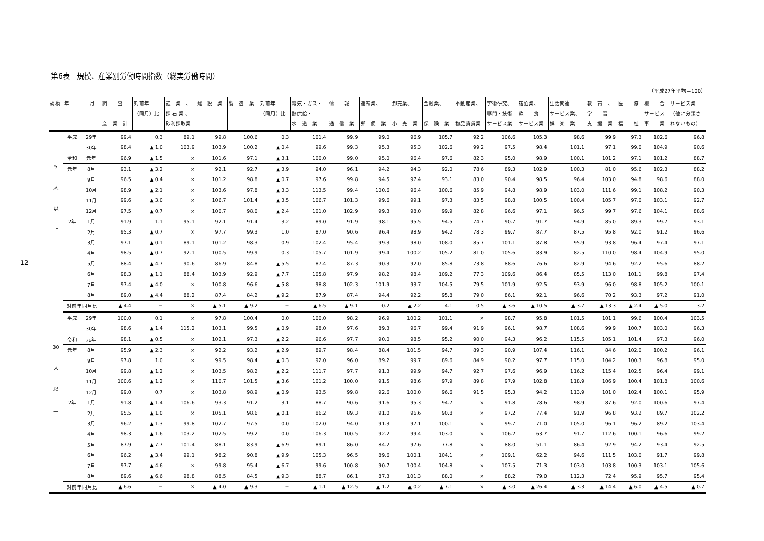12
第6表　規模、産業別労働時間指数（総実労働時間）
（平成27年平均＝100）
| 規模 | 年 月 | | 調 査 産 業 計 | 対前年 （同月）比 | 鉱 業 、 採 石 業 、 砂利採取業 | 建 設 業 | 製 造 業 | 対前年 （同月）比 | 電気・ガス・ 熱供給・ 水 道 業 | 情 報 通 信 業 | 運輸業、 郵 便 業 | 卸売業、 小 売 業 | 金融業、 保 険 業 | 不動産業、 物品賃貸業 | 学術研究、 専門・技術 サービス業 | 宿泊業、 飲 食 サービス業 | 生活関連 サービス業、 娯 楽 業 | 教 育 、 学 習 支 援 業 | 医 療 福 祉 | 複 合 サービス 事 業 | サービス業 （他に分類さ れないもの） |
| --- | --- | --- | --- | --- | --- | --- | --- | --- | --- | --- | --- | --- | --- | --- | --- | --- | --- | --- | --- | --- | --- |
| 5 人 以 上 | 平成 | 29年 | 99.4 | 0.3 | 89.1 | 99.8 | 100.6 | 0.3 | 101.4 | 99.9 | 99.0 | 96.9 | 105.7 | 92.2 | 106.6 | 105.3 | 98.6 | 99.9 | 97.3 | 102.6 | 96.8 |
| | | 30年 | 98.4 | ▲ 1.0 | 103.9 | 103.9 | 100.2 | ▲ 0.4 | 99.6 | 99.3 | 95.3 | 95.3 | 102.6 | 99.2 | 97.5 | 98.4 | 101.1 | 97.1 | 99.0 | 104.9 | 90.6 |
| | 令和 | 元年 | 96.9 | ▲ 1.5 | × | 101.6 | 97.1 | ▲ 3.1 | 100.0 | 99.0 | 95.0 | 96.4 | 97.6 | 82.3 | 95.0 | 98.9 | 100.1 | 101.2 | 97.1 | 101.2 | 88.7 |
| | 元年 | 8月 | 93.1 | ▲ 3.2 | × | 92.1 | 92.7 | ▲ 3.9 | 94.0 | 96.1 | 94.2 | 94.3 | 92.0 | 78.6 | 89.3 | 102.9 | 100.3 | 81.0 | 95.6 | 102.3 | 88.2 |
| | | 9月 | 96.5 | ▲ 0.4 | × | 101.2 | 98.8 | ▲ 0.7 | 97.6 | 99.8 | 94.5 | 97.4 | 93.1 | 83.0 | 90.4 | 98.5 | 96.4 | 103.0 | 94.8 | 98.6 | 88.0 |
| | | 10月 | 98.9 | ▲ 2.1 | × | 103.6 | 97.8 | ▲ 3.3 | 113.5 | 99.4 | 100.6 | 96.4 | 100.6 | 85.9 | 94.8 | 98.9 | 103.0 | 111.6 | 99.1 | 108.2 | 90.3 |
| | | 11月 | 99.6 | ▲ 3.0 | × | 106.7 | 101.4 | ▲ 3.5 | 106.7 | 101.3 | 99.6 | 99.1 | 97.3 | 83.5 | 98.8 | 100.5 | 100.4 | 105.7 | 97.0 | 103.1 | 92.7 |
| | | 12月 | 97.5 | ▲ 0.7 | × | 100.7 | 98.0 | ▲ 2.4 | 101.0 | 102.9 | 99.3 | 98.0 | 99.9 | 82.8 | 96.6 | 97.1 | 96.5 | 99.7 | 97.6 | 104.1 | 88.6 |
| | 2年 | 1月 | 91.9 | 1.1 | 95.1 | 92.1 | 91.4 | 3.2 | 89.0 | 91.9 | 98.1 | 95.5 | 94.5 | 74.7 | 90.7 | 91.7 | 94.9 | 85.0 | 89.3 | 99.7 | 93.1 |
| | | 2月 | 95.3 | ▲ 0.7 | × | 97.7 | 99.3 | 1.0 | 87.0 | 90.6 | 96.4 | 98.9 | 94.2 | 78.3 | 99.7 | 87.7 | 87.5 | 95.8 | 92.0 | 91.2 | 96.6 |
| | | 3月 | 97.1 | ▲ 0.1 | 89.1 | 101.2 | 98.3 | 0.9 | 102.4 | 95.4 | 99.3 | 98.0 | 108.0 | 85.7 | 101.1 | 87.8 | 95.9 | 93.8 | 96.4 | 97.4 | 97.1 |
| | | 4月 | 98.5 | ▲ 0.7 | 92.1 | 100.5 | 99.9 | 0.3 | 105.7 | 101.9 | 99.4 | 100.2 | 105.2 | 81.0 | 105.6 | 83.9 | 82.5 | 110.0 | 98.4 | 104.9 | 95.0 |
| | | 5月 | 88.4 | ▲ 4.7 | 90.6 | 86.9 | 84.8 | ▲ 5.5 | 87.4 | 87.3 | 90.3 | 92.0 | 85.8 | 73.8 | 88.6 | 76.6 | 82.9 | 94.6 | 92.2 | 95.6 | 88.2 |
| | | 6月 | 98.3 | ▲ 1.1 | 88.4 | 103.9 | 92.9 | ▲ 7.7 | 105.8 | 97.9 | 98.2 | 98.4 | 109.2 | 77.3 | 109.6 | 86.4 | 85.5 | 113.0 | 101.1 | 99.8 | 97.4 |
| | | 7月 | 97.4 | ▲ 4.0 | × | 100.8 | 96.6 | ▲ 5.8 | 98.8 | 102.3 | 101.9 | 93.7 | 104.5 | 79.5 | 101.9 | 92.5 | 93.9 | 96.0 | 98.8 | 105.2 | 100.1 |
| | | 8月 | 89.0 | ▲ 4.4 | 88.2 | 87.4 | 84.2 | ▲ 9.2 | 87.9 | 87.4 | 94.4 | 92.2 | 95.8 | 79.0 | 86.1 | 92.1 | 96.6 | 70.2 | 93.3 | 97.2 | 91.0 |
| | 対前年同月比 | | ▲ 4.4 | − | × | ▲ 5.1 | ▲ 9.2 | − | ▲ 6.5 | ▲ 9.1 | 0.2 | ▲ 2.2 | 4.1 | 0.5 | ▲ 3.6 | ▲ 10.5 | ▲ 3.7 | ▲ 13.3 | ▲ 2.4 | ▲ 5.0 | 3.2 |
| 30 人 以 上 | 平成 | 29年 | 100.0 | 0.1 | × | 97.8 | 100.4 | 0.0 | 100.0 | 98.2 | 96.9 | 100.2 | 101.1 | × | 98.7 | 95.8 | 101.5 | 101.1 | 99.6 | 100.4 | 103.5 |
| | | 30年 | 98.6 | ▲ 1.4 | 115.2 | 103.1 | 99.5 | ▲ 0.9 | 98.0 | 97.6 | 89.3 | 96.7 | 99.4 | 91.9 | 96.1 | 98.7 | 108.6 | 99.9 | 100.7 | 103.0 | 96.3 |
| | 令和 | 元年 | 98.1 | ▲ 0.5 | × | 102.1 | 97.3 | ▲ 2.2 | 96.6 | 97.7 | 90.0 | 98.5 | 95.2 | 90.0 | 94.3 | 96.2 | 115.5 | 105.1 | 101.4 | 97.3 | 96.0 |
| | 元年 | 8月 | 95.9 | ▲ 2.3 | × | 92.2 | 93.2 | ▲ 2.9 | 89.7 | 98.4 | 88.4 | 101.5 | 94.7 | 89.3 | 90.9 | 107.4 | 116.1 | 84.6 | 102.0 | 100.2 | 96.1 |
| | | 9月 | 97.8 | 1.0 | × | 99.5 | 98.4 | ▲ 0.3 | 92.0 | 96.0 | 89.2 | 99.7 | 89.6 | 84.9 | 90.2 | 97.7 | 115.0 | 104.2 | 100.3 | 96.8 | 95.0 |
| | | 10月 | 99.8 | ▲ 1.2 | × | 103.5 | 98.2 | ▲ 2.2 | 111.7 | 97.7 | 91.3 | 99.9 | 94.7 | 92.7 | 97.6 | 96.9 | 116.2 | 115.4 | 102.5 | 96.4 | 99.1 |
| | | 11月 | 100.6 | ▲ 1.2 | × | 110.7 | 101.5 | ▲ 3.6 | 101.2 | 100.0 | 91.5 | 98.6 | 97.9 | 89.8 | 97.9 | 102.8 | 118.9 | 106.9 | 100.4 | 101.8 | 100.6 |
| | | 12月 | 99.0 | 0.7 | × | 103.8 | 98.9 | ▲ 0.9 | 93.5 | 99.8 | 92.6 | 100.0 | 96.6 | 91.5 | 95.3 | 94.2 | 113.9 | 101.0 | 102.4 | 100.1 | 95.9 |
| | 2年 | 1月 | 91.8 | ▲ 1.4 | 106.6 | 93.3 | 91.2 | 3.1 | 88.7 | 90.6 | 91.6 | 95.3 | 94.7 | × | 91.8 | 78.6 | 98.9 | 87.6 | 92.0 | 100.6 | 97.4 |
| | | 2月 | 95.5 | ▲ 1.0 | × | 105.1 | 98.6 | ▲ 0.1 | 86.2 | 89.3 | 91.0 | 96.6 | 90.8 | × | 97.2 | 77.4 | 91.9 | 96.8 | 93.2 | 89.7 | 102.2 |
| | | 3月 | 96.2 | ▲ 1.3 | 99.8 | 102.7 | 97.5 | 0.0 | 102.0 | 94.0 | 91.3 | 97.1 | 100.1 | × | 99.7 | 71.0 | 105.0 | 96.1 | 96.2 | 89.2 | 103.4 |
| | | 4月 | 98.3 | ▲ 1.6 | 103.2 | 102.5 | 99.2 | 0.0 | 106.3 | 100.5 | 92.2 | 99.4 | 103.0 | × | 106.2 | 63.7 | 91.7 | 112.6 | 100.1 | 96.6 | 99.2 |
| | | 5月 | 87.9 | ▲ 7.7 | 101.4 | 88.1 | 83.9 | ▲ 6.9 | 89.1 | 86.0 | 84.2 | 97.6 | 77.8 | × | 88.0 | 51.1 | 86.4 | 92.9 | 94.2 | 93.4 | 92.5 |
| | | 6月 | 96.2 | ▲ 3.4 | 99.1 | 98.2 | 90.8 | ▲ 9.9 | 105.3 | 96.5 | 89.6 | 100.1 | 104.1 | × | 109.1 | 62.2 | 94.6 | 111.5 | 103.0 | 91.7 | 99.8 |
| | | 7月 | 97.7 | ▲ 4.6 | × | 99.8 | 95.4 | ▲ 6.7 | 99.6 | 100.8 | 90.7 | 100.4 | 104.8 | × | 107.5 | 71.3 | 103.0 | 103.8 | 100.3 | 103.1 | 105.6 |
| | | 8月 | 89.6 | ▲ 6.6 | 98.8 | 88.5 | 84.5 | ▲ 9.3 | 88.7 | 86.1 | 87.3 | 101.3 | 88.0 | × | 88.2 | 79.0 | 112.3 | 72.4 | 95.9 | 95.7 | 95.4 |
| | 対前年同月比 | | ▲ 6.6 | − | × | ▲ 4.0 | ▲ 9.3 | − | ▲ 1.1 | ▲ 12.5 | ▲ 1.2 | ▲ 0.2 | ▲ 7.1 | × | ▲ 3.0 | ▲ 26.4 | ▲ 3.3 | ▲ 14.4 | ▲ 6.0 | ▲ 4.5 | ▲ 0.7 |